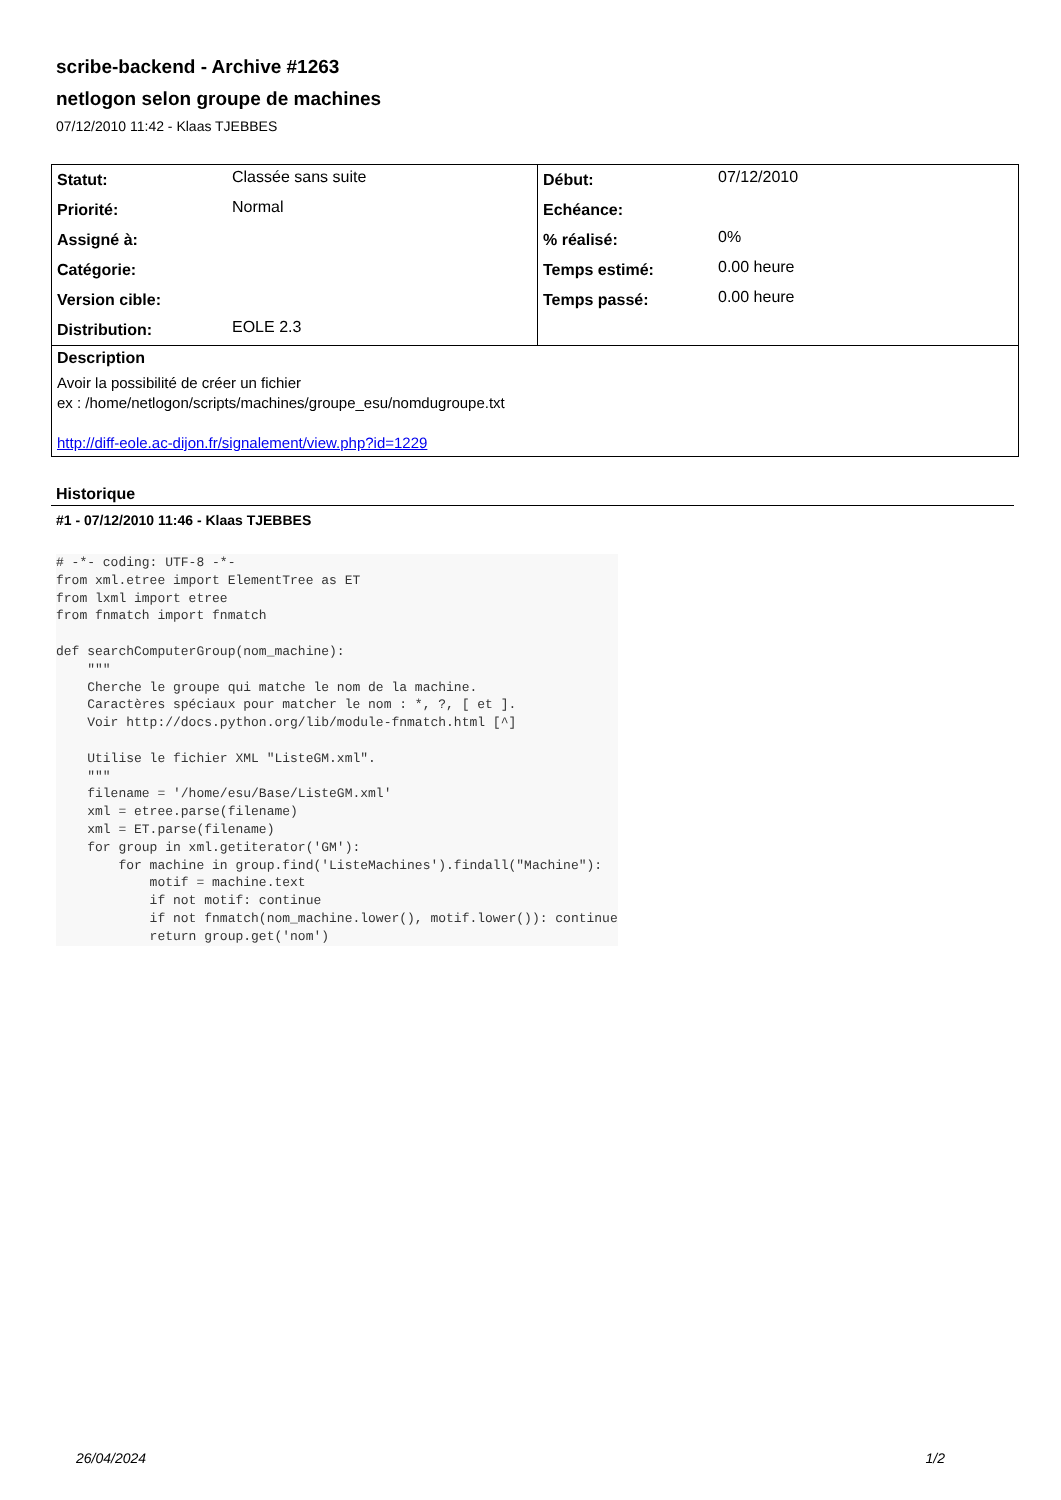scribe-backend - Archive #1263
netlogon selon groupe de machines
07/12/2010 11:42 - Klaas TJEBBES
| Statut: | Classée sans suite | Début: | 07/12/2010 |
| Priorité: | Normal | Echéance: | |
| Assigné à: | | % réalisé: | 0% |
| Catégorie: | | Temps estimé: | 0.00 heure |
| Version cible: | | Temps passé: | 0.00 heure |
| Distribution: | EOLE 2.3 | | |
| Description | | | |
| Avoir la possibilité de créer un fichier ex : /home/netlogon/scripts/machines/groupe_esu/nomdugroupe.txt http://diff-eole.ac-dijon.fr/signalement/view.php?id=1229 | | | |
Historique
#1 - 07/12/2010 11:46 - Klaas TJEBBES
# -*- coding: UTF-8 -*-
from xml.etree import ElementTree as ET
from lxml import etree
from fnmatch import fnmatch

def searchComputerGroup(nom_machine):
    """
    Cherche le groupe qui matche le nom de la machine.
    Caractères spéciaux pour matcher le nom : *, ?, [ et ].
    Voir http://docs.python.org/lib/module-fnmatch.html [^]

    Utilise le fichier XML "ListeGM.xml".
    """
    filename = '/home/esu/Base/ListeGM.xml'
    xml = etree.parse(filename)
    xml = ET.parse(filename)
    for group in xml.getiterator('GM'):
        for machine in group.find('ListeMachines').findall("Machine"):
            motif = machine.text
            if not motif: continue
            if not fnmatch(nom_machine.lower(), motif.lower()): continue
            return group.get('nom')
26/04/2024 1/2